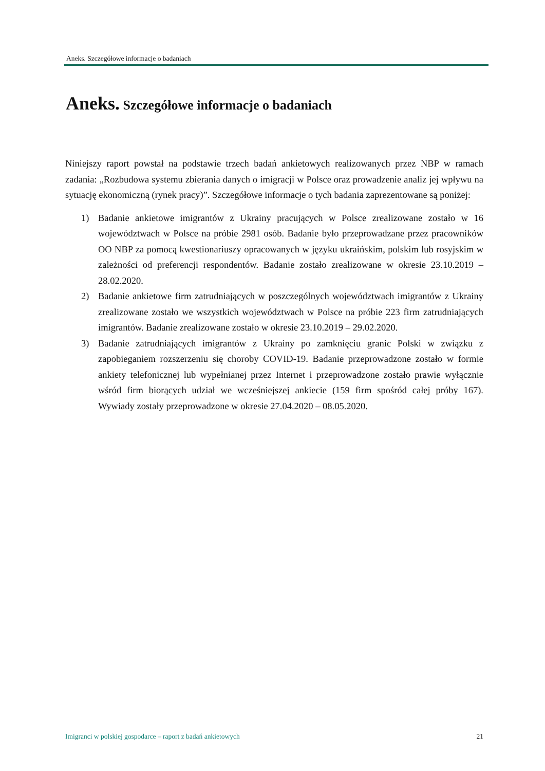Aneks. Szczegółowe informacje o badaniach
Aneks. Szczegółowe informacje o badaniach
Niniejszy raport powstał na podstawie trzech badań ankietowych realizowanych przez NBP w ramach zadania: „Rozbudowa systemu zbierania danych o imigracji w Polsce oraz prowadzenie analiz jej wpływu na sytuację ekonomiczną (rynek pracy)”. Szczegółowe informacje o tych badania zaprezentowane są poniżej:
1) Badanie ankietowe imigrantów z Ukrainy pracujących w Polsce zrealizowane zostało w 16 województwach w Polsce na próbie 2981 osób. Badanie było przeprowadzane przez pracowników OO NBP za pomocą kwestionariuszy opracowanych w języku ukraińskim, polskim lub rosyjskim w zależności od preferencji respondentów. Badanie zostało zrealizowane w okresie 23.10.2019 – 28.02.2020.
2) Badanie ankietowe firm zatrudniających w poszczególnych województwach imigrantów z Ukrainy zrealizowane zostało we wszystkich województwach w Polsce na próbie 223 firm zatrudniających imigrantów. Badanie zrealizowane zostało w okresie 23.10.2019 – 29.02.2020.
3) Badanie zatrudniających imigrantów z Ukrainy po zamknięciu granic Polski w związku z zapobieganiem rozszerzeniu się choroby COVID-19. Badanie przeprowadzone zostało w formie ankiety telefonicznej lub wypełnianej przez Internet i przeprowadzone zostało prawie wyłącznie wśród firm biorących udział we wcześniejszej ankiecie (159 firm spośród całej próby 167). Wywiady zostały przeprowadzone w okresie 27.04.2020 – 08.05.2020.
Imigranci w polskiej gospodarce – raport z badań ankietowych 21